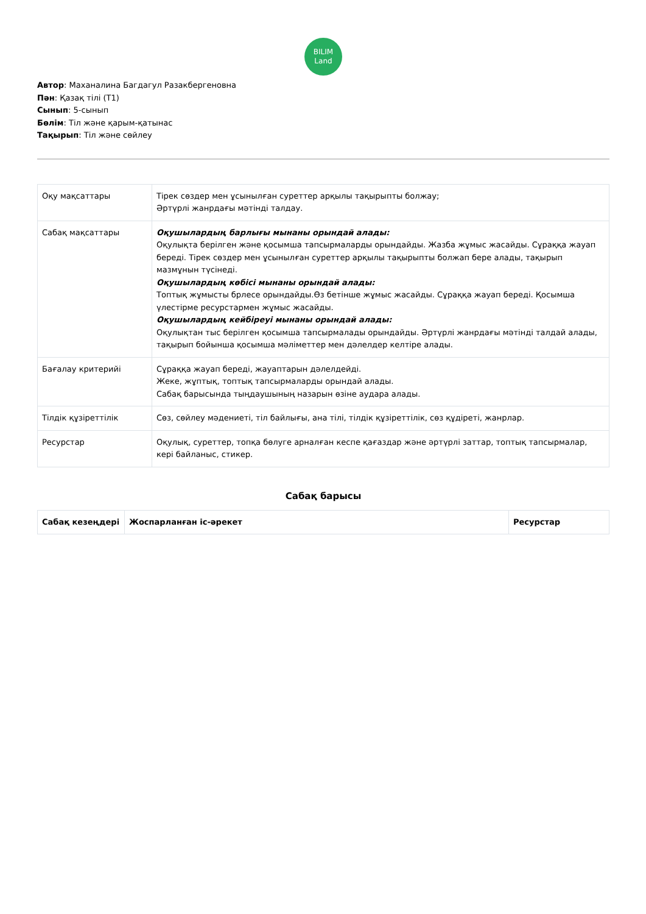BILIM
Land
Автор: Маханалина Багдагул Разакбергеновна
Пән: Қазақ тілі (Т1)
Сынып: 5-сынып
Бөлім: Тіл және қарым-қатынас
Тақырып: Тіл және сөйлеу
| Оқу мақсаттары | Тірек сөздер мен ұсынылған суреттер арқылы тақырыпты болжау; Әртүрлі жанрдағы мәтінді талдау. |
| Сабақ мақсаттары | Оқушылардың барлығы мынаны орындай алады: Оқулықта берілген және қосымша тапсырмаларды орындайды. Жазба жұмыс жасайды. Сұраққа жауап береді. Тірек сөздер мен ұсынылған суреттер арқылы тақырыпты болжап бере алады, тақырып мазмұнын түсінеді. Оқушылардың көбісі мынаны орындай алады: Топтық жұмысты брлесе орындайды.Өз бетінше жұмыс жасайды. Сұраққа жауап береді. Қосымша үлестірме ресурстармен жұмыс жасайды. Оқушылардың кейбіреуі мынаны орындай алады: Оқулықтан тыс берілген қосымша тапсырмалады орындайды. Әртүрлі жанрдағы мәтінді талдай алады, тақырып бойынша қосымша мәліметтер мен дәлелдер келтіре алады. |
| Бағалау критерийі | Сұраққа жауап береді, жауаптарын дәлелдейді. Жеке, жұптық, топтық тапсырмаларды орындай алады. Сабақ барысында тыңдаушының назарын өзіне аудара алады. |
| Тілдік құзіреттілік | Сөз, сөйлеу мәдениеті, тіл байлығы, ана тілі, тілдік құзіреттілік, сөз құдіреті, жанрлар. |
| Ресурстар | Оқулық, суреттер, топқа бөлуге арналған кеспе қағаздар және әртүрлі заттар, топтық тапсырмалар, кері байланыс, стикер. |
Сабақ барысы
| Сабақ кезеңдері | Жоспарланған іс-әрекет | Ресурстар |
| --- | --- | --- |